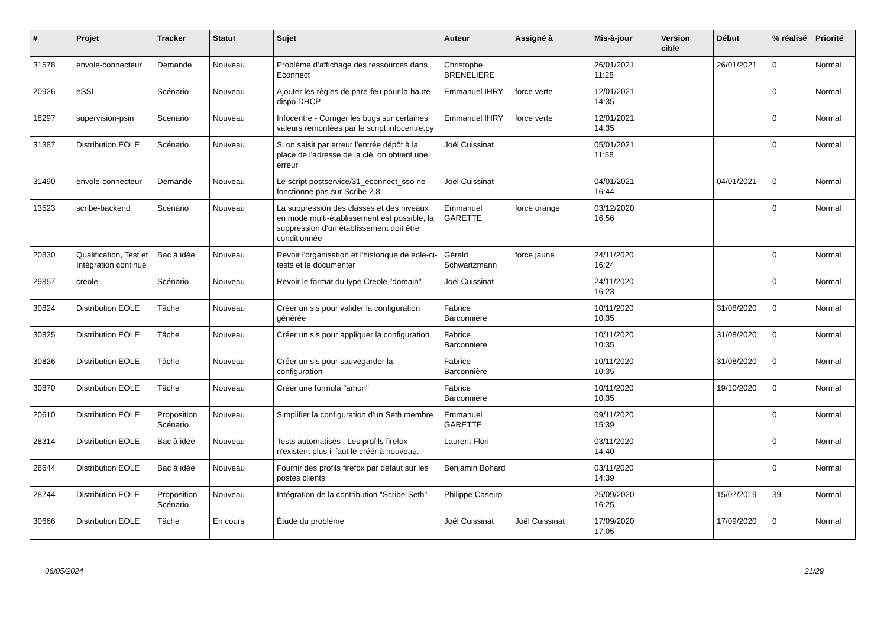| # | Projet | Tracker | Statut | Sujet | Auteur | Assigné à | Mis-à-jour | Version cible | Début | % réalisé | Priorité |
| --- | --- | --- | --- | --- | --- | --- | --- | --- | --- | --- | --- |
| 31578 | envole-connecteur | Demande | Nouveau | Problème d’affichage des ressources dans Econnect | Christophe BRENELIERE | | 26/01/2021 11:28 | | 26/01/2021 | 0 | Normal |
| 20926 | eSSL | Scénario | Nouveau | Ajouter les règles de pare-feu pour la haute dispo DHCP | Emmanuel IHRY | force verte | 12/01/2021 14:35 | | | 0 | Normal |
| 18297 | supervision-psin | Scénario | Nouveau | Infocentre - Corriger les bugs sur certaines valeurs remontées par le script infocentre.py | Emmanuel IHRY | force verte | 12/01/2021 14:35 | | | 0 | Normal |
| 31387 | Distribution EOLE | Scénario | Nouveau | Si on saisit par erreur l'entrée dépôt à la place de l'adresse de la clé, on obtient une erreur | Joël Cuissinat | | 05/01/2021 11:58 | | | 0 | Normal |
| 31490 | envole-connecteur | Demande | Nouveau | Le script postservice/31_econnect_sso ne fonctionne pas sur Scribe 2.8 | Joël Cuissinat | | 04/01/2021 16:44 | | 04/01/2021 | 0 | Normal |
| 13523 | scribe-backend | Scénario | Nouveau | La suppression des classes et des niveaux en mode multi-établissement est possible, la suppression d'un établissement doit être conditionnée | Emmanuel GARETTE | force orange | 03/12/2020 16:56 | | | 0 | Normal |
| 20830 | Qualification, Test et Intégration continue | Bac à idée | Nouveau | Revoir l'organisation et l'historique de eole-ci-tests et le documenter | Gérald Schwartzmann | force jaune | 24/11/2020 16:24 | | | 0 | Normal |
| 29857 | creole | Scénario | Nouveau | Revoir le format du type Creole "domain" | Joël Cuissinat | | 24/11/2020 16:23 | | | 0 | Normal |
| 30824 | Distribution EOLE | Tâche | Nouveau | Créer un sls pour valider la configuration générée | Fabrice Barconnière | | 10/11/2020 10:35 | | 31/08/2020 | 0 | Normal |
| 30825 | Distribution EOLE | Tâche | Nouveau | Créer un sls pour appliquer la configuration | Fabrice Barconnière | | 10/11/2020 10:35 | | 31/08/2020 | 0 | Normal |
| 30826 | Distribution EOLE | Tâche | Nouveau | Créer un sls pour sauvegarder la configuration | Fabrice Barconnière | | 10/11/2020 10:35 | | 31/08/2020 | 0 | Normal |
| 30870 | Distribution EOLE | Tâche | Nouveau | Créer une formula "amon" | Fabrice Barconnière | | 10/11/2020 10:35 | | 19/10/2020 | 0 | Normal |
| 20610 | Distribution EOLE | Proposition Scénario | Nouveau | Simplifier la configuration d'un Seth membre | Emmanuel GARETTE | | 09/11/2020 15:39 | | | 0 | Normal |
| 28314 | Distribution EOLE | Bac à idée | Nouveau | Tests automatisés : Les profils firefox n'existent plus il faut le créér à nouveau. | Laurent Flori | | 03/11/2020 14:40 | | | 0 | Normal |
| 28644 | Distribution EOLE | Bac à idée | Nouveau | Fournir des profils firefox par défaut sur les postes clients | Benjamin Bohard | | 03/11/2020 14:39 | | | 0 | Normal |
| 28744 | Distribution EOLE | Proposition Scénario | Nouveau | Intégration de la contribution "Scribe-Seth" | Philippe Caseiro | | 25/09/2020 16:25 | | 15/07/2019 | 39 | Normal |
| 30666 | Distribution EOLE | Tâche | En cours | Étude du problème | Joël Cuissinat | Joël Cuissinat | 17/09/2020 17:05 | | 17/09/2020 | 0 | Normal |
06/05/2024 21/29